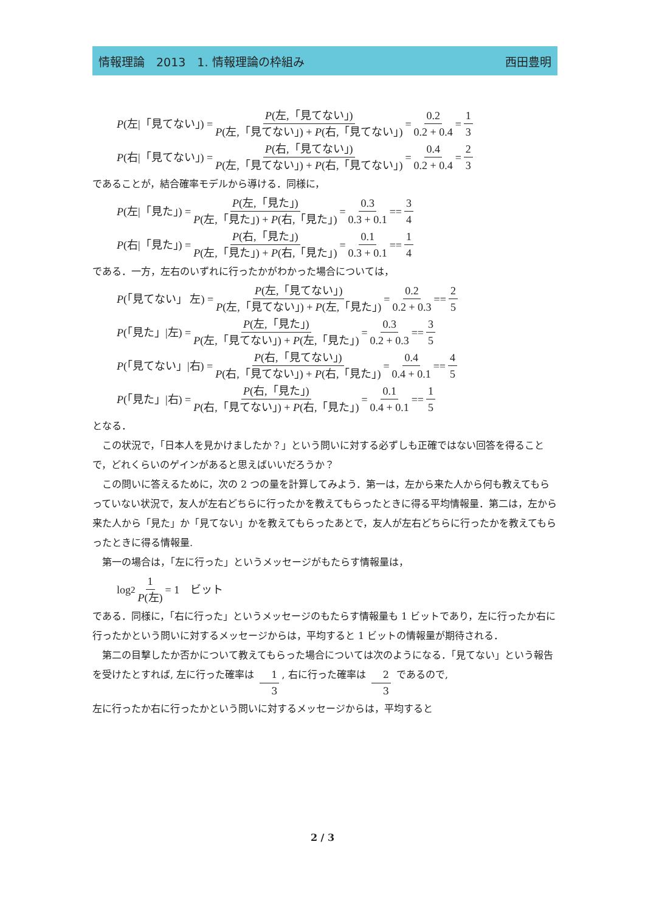情報理論　2013　1. 情報理論の枠組み 西田豊明
P (左|「見てない」) = P(左,「見てない」) P(左,「見てない」) + P(右,「見てない」) = 0.2 0.2 + 0.4 = 1 3
P (右|「見てない」) = P(右,「見てない」) P(左,「見てない」) + P(右,「見てない」) = 0.4 0.2 + 0.4 = 2 3
であることが，結合確率モデルから導ける．同様に，
P (左|「見た」) = P(左,「見た」) P(左,「見た」) + P(右,「見た」) = 0.3 0.3 + 0.1 == 3 4
P (右|「見た」) = P(右,「見た」) P(左,「見た」) + P(右,「見た」) = 0.1 0.3 + 0.1 == 1 4
である．一方，左右のいずれに行ったかがわかった場合については，
P (「見てない」 左) = P(左,「見てない」) P(左,「見てない」) + P(左,「見た」) = 0.2 0.2 + 0.3 == 2 5
P (「見た」|左) = P(左,「見た」) P(左,「見てない」) + P(左,「見た」) = 0.3 0.2 + 0.3 == 3 5
P (「見てない」|右) = P(右,「見てない」) P(右,「見てない」) + P(右,「見た」) = 0.4 0.4 + 0.1 == 4 5
P (「見た」|右) = P(右,「見た」) P(右,「見てない」) + P(右,「見た」) = 0.1 0.4 + 0.1 == 1 5
となる．
この状況で，「日本人を見かけましたか？」という問いに対する必ずしも正確ではない回答を得ることで，どれくらいのゲインがあると思えばいいだろうか？
この問いに答えるために，次の 2 つの量を計算してみよう．第一は，左から来た人から何も教えてもらっていない状況で，友人が左右どちらに行ったかを教えてもらったときに得る平均情報量．第二は，左から来た人から「見た」か「見てない」かを教えてもらったあとで，友人が左右どちらに行ったかを教えてもらったときに得る情報量.
第一の場合は，「左に行った」というメッセージがもたらす情報量は，
log<sub>2</sub> 1 P(左) = 1　ビット
である．同様に，「右に行った」というメッセージのもたらす情報量も 1 ビットであり，左に行ったか右に行ったかという問いに対するメッセージからは，平均すると 1 ビットの情報量が期待される．
第二の目撃したか否かについて教えてもらった場合については次のようになる．「見てない」という報告を受けたとすれば, 左に行った確率は 1 3, 右に行った確率は 2 3 であるので,
左に行ったか右に行ったかという問いに対するメッセージからは，平均すると
2 / 3